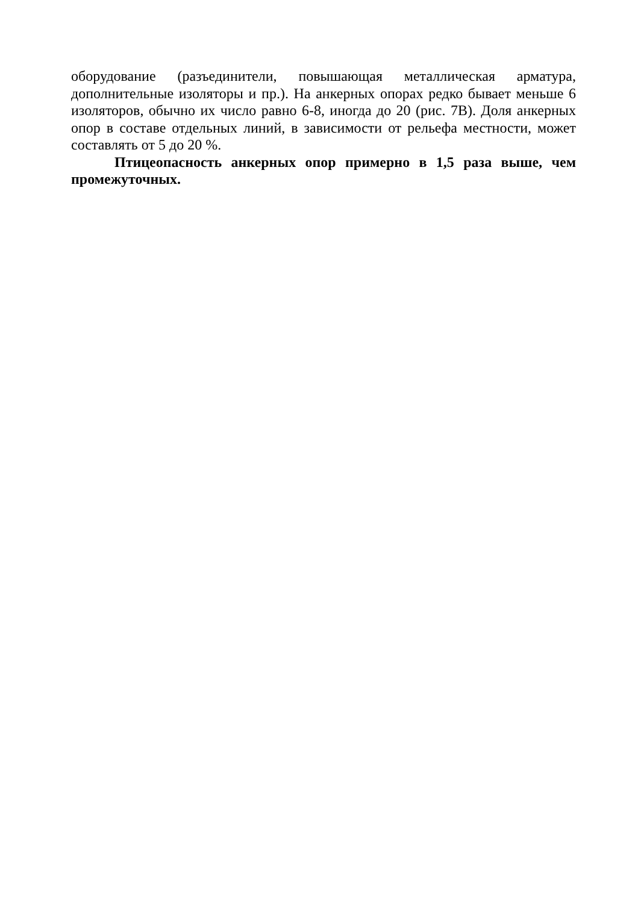оборудование (разъединители, повышающая металлическая арматура, дополнительные изоляторы и пр.). На анкерных опорах редко бывает меньше 6 изоляторов, обычно их число равно 6-8, иногда до 20 (рис. 7В). Доля анкерных опор в составе отдельных линий, в зависимости от рельефа местности, может составлять от 5 до 20 %.
Птицеопасность анкерных опор примерно в 1,5 раза выше, чем промежуточных.